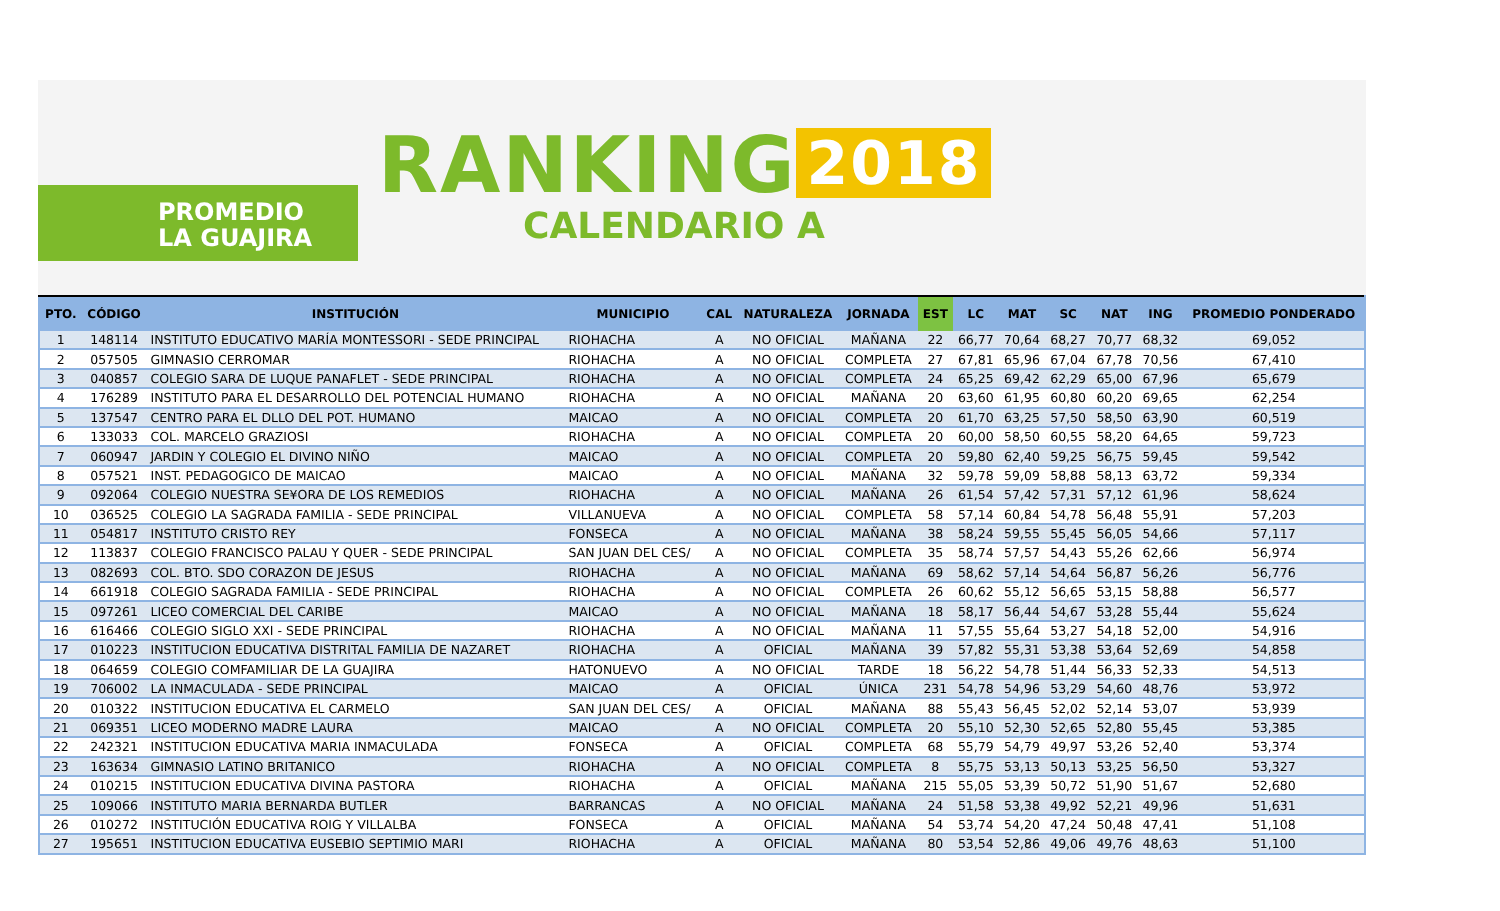PROMEDIO
LA GUAJIRA
RANKING 2018
CALENDARIO A
| PTO. | CÓDIGO | INSTITUCIÓN | MUNICIPIO | CAL | NATURALEZA | JORNADA | EST | LC | MAT | SC | NAT | ING | PROMEDIO PONDERADO |
| --- | --- | --- | --- | --- | --- | --- | --- | --- | --- | --- | --- | --- | --- |
| 1 | 148114 | INSTITUTO EDUCATIVO MARÍA MONTESSORI - SEDE PRINCIPAL | RIOHACHA | A | NO OFICIAL | MAÑANA | 22 | 66,77 | 70,64 | 68,27 | 70,77 | 68,32 | 69,052 |
| 2 | 057505 | GIMNASIO CERROMAR | RIOHACHA | A | NO OFICIAL | COMPLETA | 27 | 67,81 | 65,96 | 67,04 | 67,78 | 70,56 | 67,410 |
| 3 | 040857 | COLEGIO SARA DE LUQUE PANAFLET - SEDE PRINCIPAL | RIOHACHA | A | NO OFICIAL | COMPLETA | 24 | 65,25 | 69,42 | 62,29 | 65,00 | 67,96 | 65,679 |
| 4 | 176289 | INSTITUTO PARA EL DESARROLLO DEL POTENCIAL HUMANO | RIOHACHA | A | NO OFICIAL | MAÑANA | 20 | 63,60 | 61,95 | 60,80 | 60,20 | 69,65 | 62,254 |
| 5 | 137547 | CENTRO PARA EL DLLO DEL POT. HUMANO | MAICAO | A | NO OFICIAL | COMPLETA | 20 | 61,70 | 63,25 | 57,50 | 58,50 | 63,90 | 60,519 |
| 6 | 133033 | COL. MARCELO GRAZIOSI | RIOHACHA | A | NO OFICIAL | COMPLETA | 20 | 60,00 | 58,50 | 60,55 | 58,20 | 64,65 | 59,723 |
| 7 | 060947 | JARDIN Y COLEGIO EL DIVINO NIÑO | MAICAO | A | NO OFICIAL | COMPLETA | 20 | 59,80 | 62,40 | 59,25 | 56,75 | 59,45 | 59,542 |
| 8 | 057521 | INST. PEDAGOGICO DE MAICAO | MAICAO | A | NO OFICIAL | MAÑANA | 32 | 59,78 | 59,09 | 58,88 | 58,13 | 63,72 | 59,334 |
| 9 | 092064 | COLEGIO NUESTRA SE¥ORA DE LOS REMEDIOS | RIOHACHA | A | NO OFICIAL | MAÑANA | 26 | 61,54 | 57,42 | 57,31 | 57,12 | 61,96 | 58,624 |
| 10 | 036525 | COLEGIO LA SAGRADA FAMILIA - SEDE PRINCIPAL | VILLANUEVA | A | NO OFICIAL | COMPLETA | 58 | 57,14 | 60,84 | 54,78 | 56,48 | 55,91 | 57,203 |
| 11 | 054817 | INSTITUTO CRISTO REY | FONSECA | A | NO OFICIAL | MAÑANA | 38 | 58,24 | 59,55 | 55,45 | 56,05 | 54,66 | 57,117 |
| 12 | 113837 | COLEGIO FRANCISCO PALAU Y QUER - SEDE PRINCIPAL | SAN JUAN DEL CES/ | A | NO OFICIAL | COMPLETA | 35 | 58,74 | 57,57 | 54,43 | 55,26 | 62,66 | 56,974 |
| 13 | 082693 | COL. BTO. SDO CORAZON DE JESUS | RIOHACHA | A | NO OFICIAL | MAÑANA | 69 | 58,62 | 57,14 | 54,64 | 56,87 | 56,26 | 56,776 |
| 14 | 661918 | COLEGIO SAGRADA FAMILIA - SEDE PRINCIPAL | RIOHACHA | A | NO OFICIAL | COMPLETA | 26 | 60,62 | 55,12 | 56,65 | 53,15 | 58,88 | 56,577 |
| 15 | 097261 | LICEO COMERCIAL DEL CARIBE | MAICAO | A | NO OFICIAL | MAÑANA | 18 | 58,17 | 56,44 | 54,67 | 53,28 | 55,44 | 55,624 |
| 16 | 616466 | COLEGIO SIGLO XXI - SEDE PRINCIPAL | RIOHACHA | A | NO OFICIAL | MAÑANA | 11 | 57,55 | 55,64 | 53,27 | 54,18 | 52,00 | 54,916 |
| 17 | 010223 | INSTITUCION EDUCATIVA DISTRITAL FAMILIA DE NAZARET | RIOHACHA | A | OFICIAL | MAÑANA | 39 | 57,82 | 55,31 | 53,38 | 53,64 | 52,69 | 54,858 |
| 18 | 064659 | COLEGIO COMFAMILIAR DE LA GUAJIRA | HATONUEVO | A | NO OFICIAL | TARDE | 18 | 56,22 | 54,78 | 51,44 | 56,33 | 52,33 | 54,513 |
| 19 | 706002 | LA INMACULADA - SEDE PRINCIPAL | MAICAO | A | OFICIAL | ÚNICA | 231 | 54,78 | 54,96 | 53,29 | 54,60 | 48,76 | 53,972 |
| 20 | 010322 | INSTITUCION EDUCATIVA EL CARMELO | SAN JUAN DEL CES/ | A | OFICIAL | MAÑANA | 88 | 55,43 | 56,45 | 52,02 | 52,14 | 53,07 | 53,939 |
| 21 | 069351 | LICEO MODERNO MADRE LAURA | MAICAO | A | NO OFICIAL | COMPLETA | 20 | 55,10 | 52,30 | 52,65 | 52,80 | 55,45 | 53,385 |
| 22 | 242321 | INSTITUCION EDUCATIVA MARIA INMACULADA | FONSECA | A | OFICIAL | COMPLETA | 68 | 55,79 | 54,79 | 49,97 | 53,26 | 52,40 | 53,374 |
| 23 | 163634 | GIMNASIO LATINO BRITANICO | RIOHACHA | A | NO OFICIAL | COMPLETA | 8 | 55,75 | 53,13 | 50,13 | 53,25 | 56,50 | 53,327 |
| 24 | 010215 | INSTITUCION EDUCATIVA DIVINA PASTORA | RIOHACHA | A | OFICIAL | MAÑANA | 215 | 55,05 | 53,39 | 50,72 | 51,90 | 51,67 | 52,680 |
| 25 | 109066 | INSTITUTO MARIA BERNARDA BUTLER | BARRANCAS | A | NO OFICIAL | MAÑANA | 24 | 51,58 | 53,38 | 49,92 | 52,21 | 49,96 | 51,631 |
| 26 | 010272 | INSTITUCIÓN EDUCATIVA ROIG Y VILLALBA | FONSECA | A | OFICIAL | MAÑANA | 54 | 53,74 | 54,20 | 47,24 | 50,48 | 47,41 | 51,108 |
| 27 | 195651 | INSTITUCION EDUCATIVA EUSEBIO SEPTIMIO MARI | RIOHACHA | A | OFICIAL | MAÑANA | 80 | 53,54 | 52,86 | 49,06 | 49,76 | 48,63 | 51,100 |